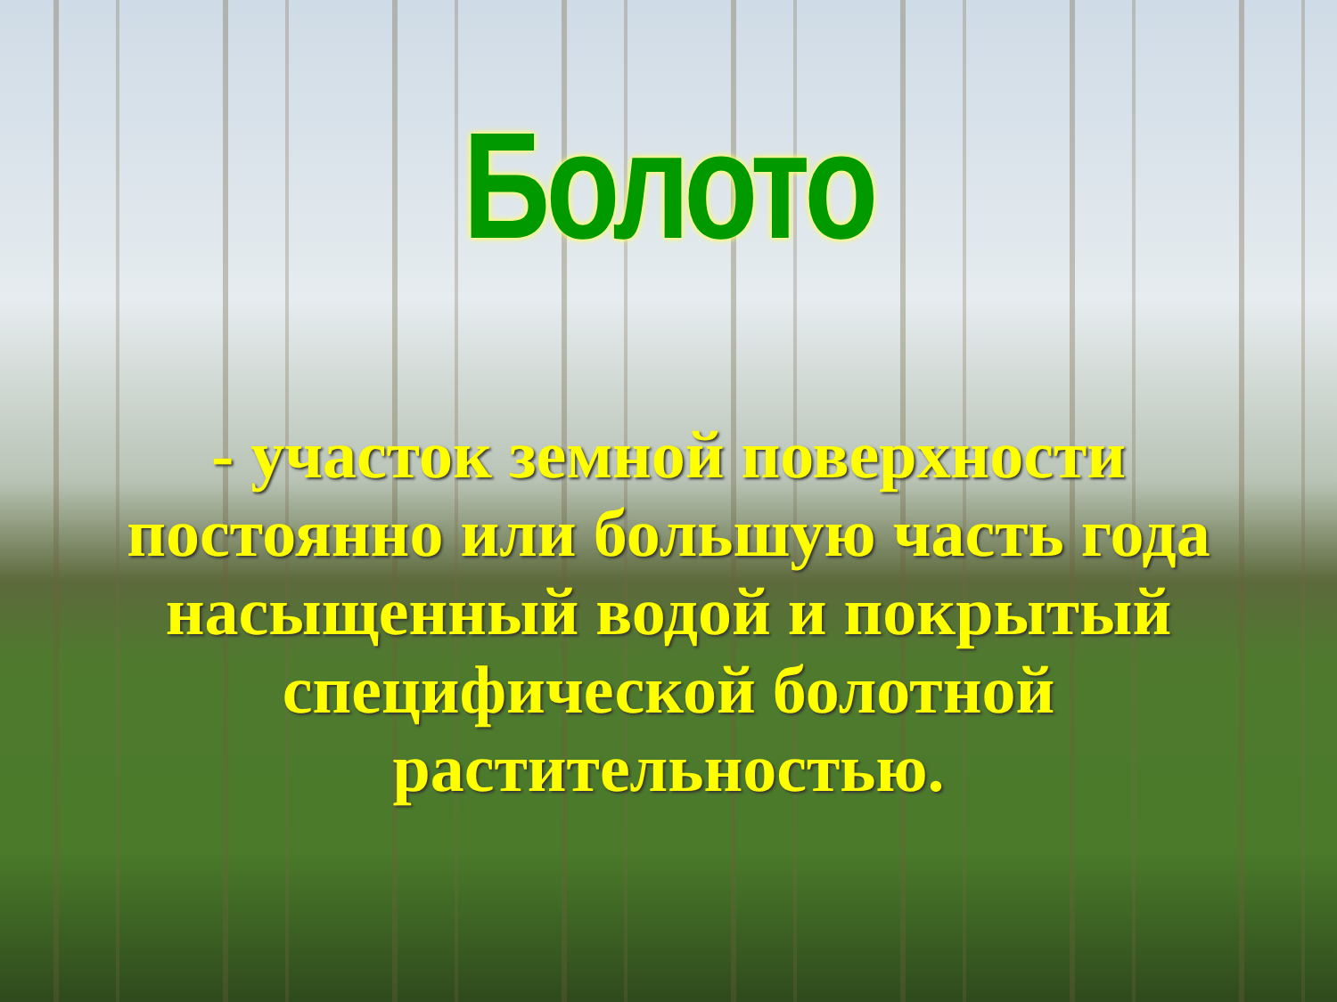Болото
- участок земной поверхности постоянно или большую часть года насыщенный водой и покрытый специфической болотной растительностью.